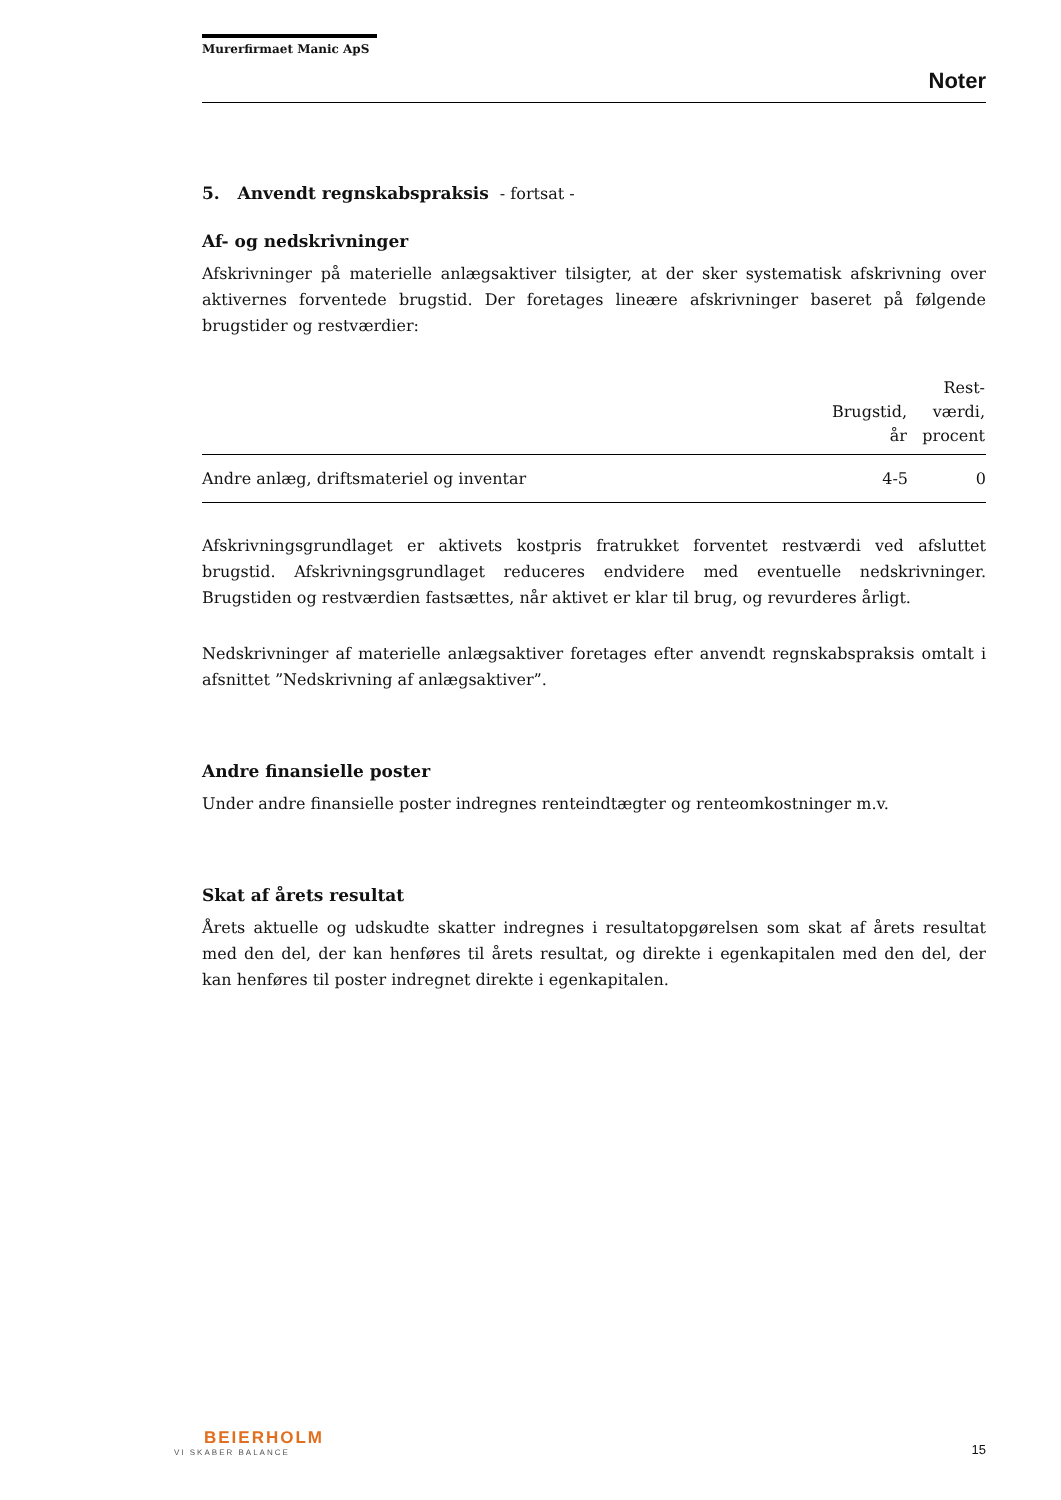Murerfirmaet Manic ApS
Noter
5. Anvendt regnskabspraksis - fortsat -
Af- og nedskrivninger
Afskrivninger på materielle anlægsaktiver tilsigter, at der sker systematisk afskrivning over aktivernes forventede brugstid. Der foretages lineære afskrivninger baseret på følgende brugstider og restværdier:
| | Brugstid, år | Rest- værdi, procent |
| --- | --- | --- |
| Andre anlæg, driftsmateriel og inventar | 4-5 | 0 |
Afskrivningsgrundlaget er aktivets kostpris fratrukket forventet restværdi ved afsluttet brugstid. Afskrivningsgrundlaget reduceres endvidere med eventuelle nedskrivninger. Brugstiden og restværdien fastsættes, når aktivet er klar til brug, og revurderes årligt.
Nedskrivninger af materielle anlægsaktiver foretages efter anvendt regnskabspraksis omtalt i afsnittet ”Nedskrivning af anlægsaktiver”.
Andre finansielle poster
Under andre finansielle poster indregnes renteindtægter og renteomkostninger m.v.
Skat af årets resultat
Årets aktuelle og udskudte skatter indregnes i resultatopgørelsen som skat af årets resultat med den del, der kan henføres til årets resultat, og direkte i egenkapitalen med den del, der kan henføres til poster indregnet direkte i egenkapitalen.
BEIERHOLM
VI SKABER BALANCE
15